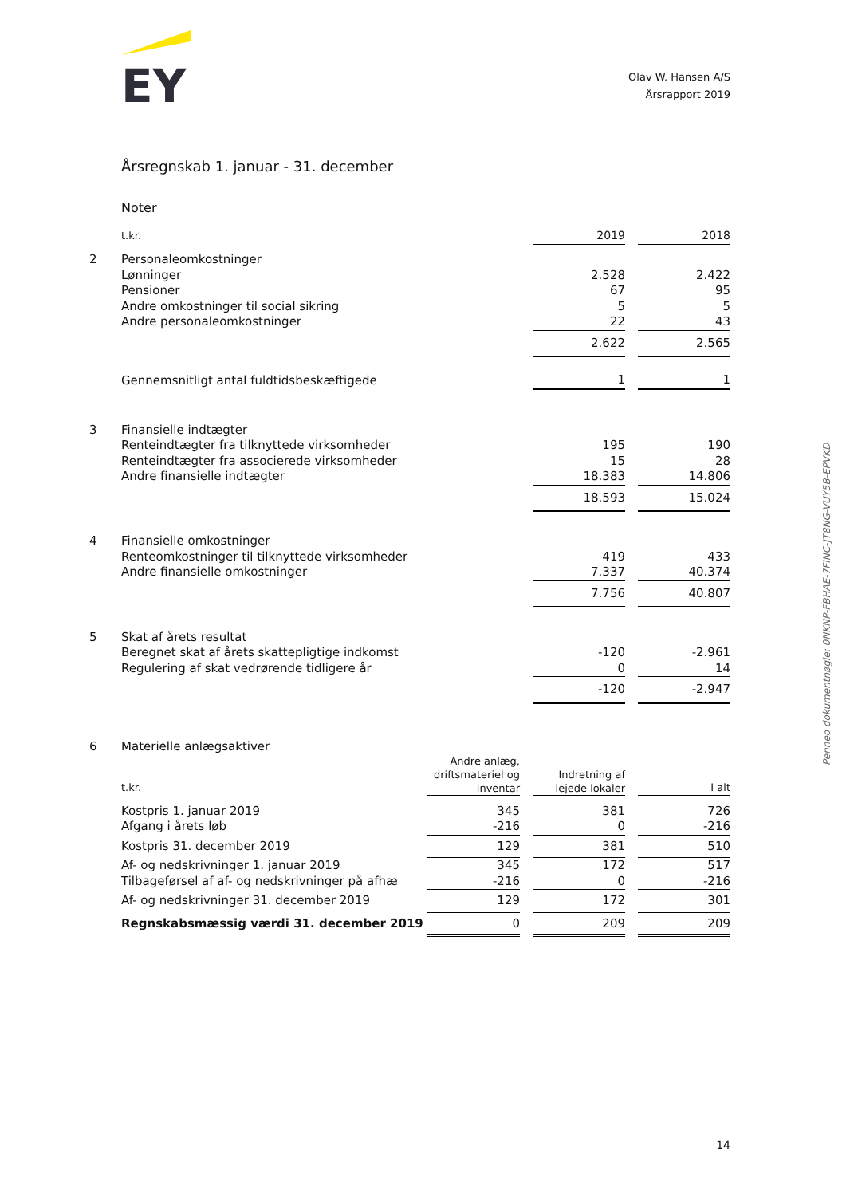EY
Olav W. Hansen A/S
Årsrapport 2019
Årsregnskab 1. januar - 31. december
Noter
| | t.kr. | 2019 | | 2018 |
| 2 | Personaleomkostninger | | | |
| | Lønninger | 2.528 | | 2.422 |
| | Pensioner | 67 | | 95 |
| | Andre omkostninger til social sikring | 5 | | 5 |
| | Andre personaleomkostninger | 22 | | 43 |
| | | 2.622 | | 2.565 |
| | Gennemsnitligt antal fuldtidsbeskæftigede | 1 | | 1 |
| 3 | Finansielle indtægter | | | |
| | Renteindtægter fra tilknyttede virksomheder | 195 | | 190 |
| | Renteindtægter fra associerede virksomheder | 15 | | 28 |
| | Andre finansielle indtægter | 18.383 | | 14.806 |
| | | 18.593 | | 15.024 |
| 4 | Finansielle omkostninger | | | |
| | Renteomkostninger til tilknyttede virksomheder | 419 | | 433 |
| | Andre finansielle omkostninger | 7.337 | | 40.374 |
| | | 7.756 | | 40.807 |
| 5 | Skat af årets resultat | | | |
| | Beregnet skat af årets skattepligtige indkomst | -120 | | -2.961 |
| | Regulering af skat vedrørende tidligere år | 0 | | 14 |
| | | -120 | | -2.947 |
| 6 | Materielle anlægsaktiver | | | | | |
| | t.kr. | Andre anlæg, driftsmateriel og inventar | | Indretning af lejede lokaler | | I alt |
| | Kostpris 1. januar 2019 | 345 | | 381 | | 726 |
| | Afgang i årets løb | -216 | | 0 | | -216 |
| | Kostpris 31. december 2019 | 129 | | 381 | | 510 |
| | Af- og nedskrivninger 1. januar 2019 | 345 | | 172 | | 517 |
| | Tilbageførsel af af- og nedskrivninger på afhæ | -216 | | 0 | | -216 |
| | Af- og nedskrivninger 31. december 2019 | 129 | | 172 | | 301 |
| | Regnskabsmæssig værdi 31. december 2019 | 0 | | 209 | | 209 |
Penneo dokumentnøgle: 0NKNP-FBHAE-7FINC-JT8NG-VUY5B-EPVKD
14